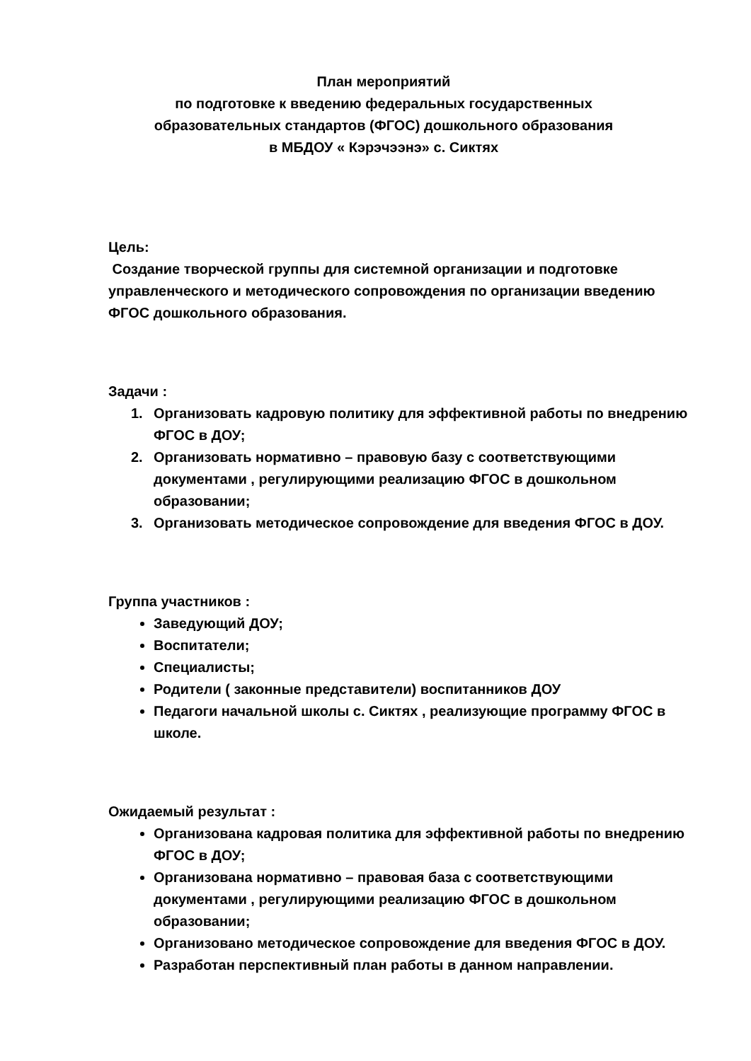План мероприятий
по подготовке к введению федеральных государственных
образовательных стандартов (ФГОС) дошкольного образования
в МБДОУ « Кэрэчээнэ» с. Сиктях
Цель:
Создание творческой группы для системной организации и подготовке управленческого и методического сопровождения по организации введению ФГОС дошкольного образования.
Задачи :
1. Организовать кадровую политику для эффективной работы по внедрению ФГОС в ДОУ;
2. Организовать нормативно – правовую базу с соответствующими документами , регулирующими реализацию ФГОС в дошкольном образовании;
3. Организовать методическое сопровождение для введения ФГОС в ДОУ.
Группа участников :
Заведующий ДОУ;
Воспитатели;
Специалисты;
Родители ( законные представители) воспитанников ДОУ
Педагоги начальной школы с. Сиктях , реализующие программу ФГОС в школе.
Ожидаемый результат :
Организована кадровая политика для эффективной работы по внедрению ФГОС в ДОУ;
Организована нормативно – правовая база с соответствующими документами , регулирующими реализацию ФГОС в дошкольном образовании;
Организовано методическое сопровождение для введения ФГОС в ДОУ.
Разработан перспективный план работы в данном направлении.